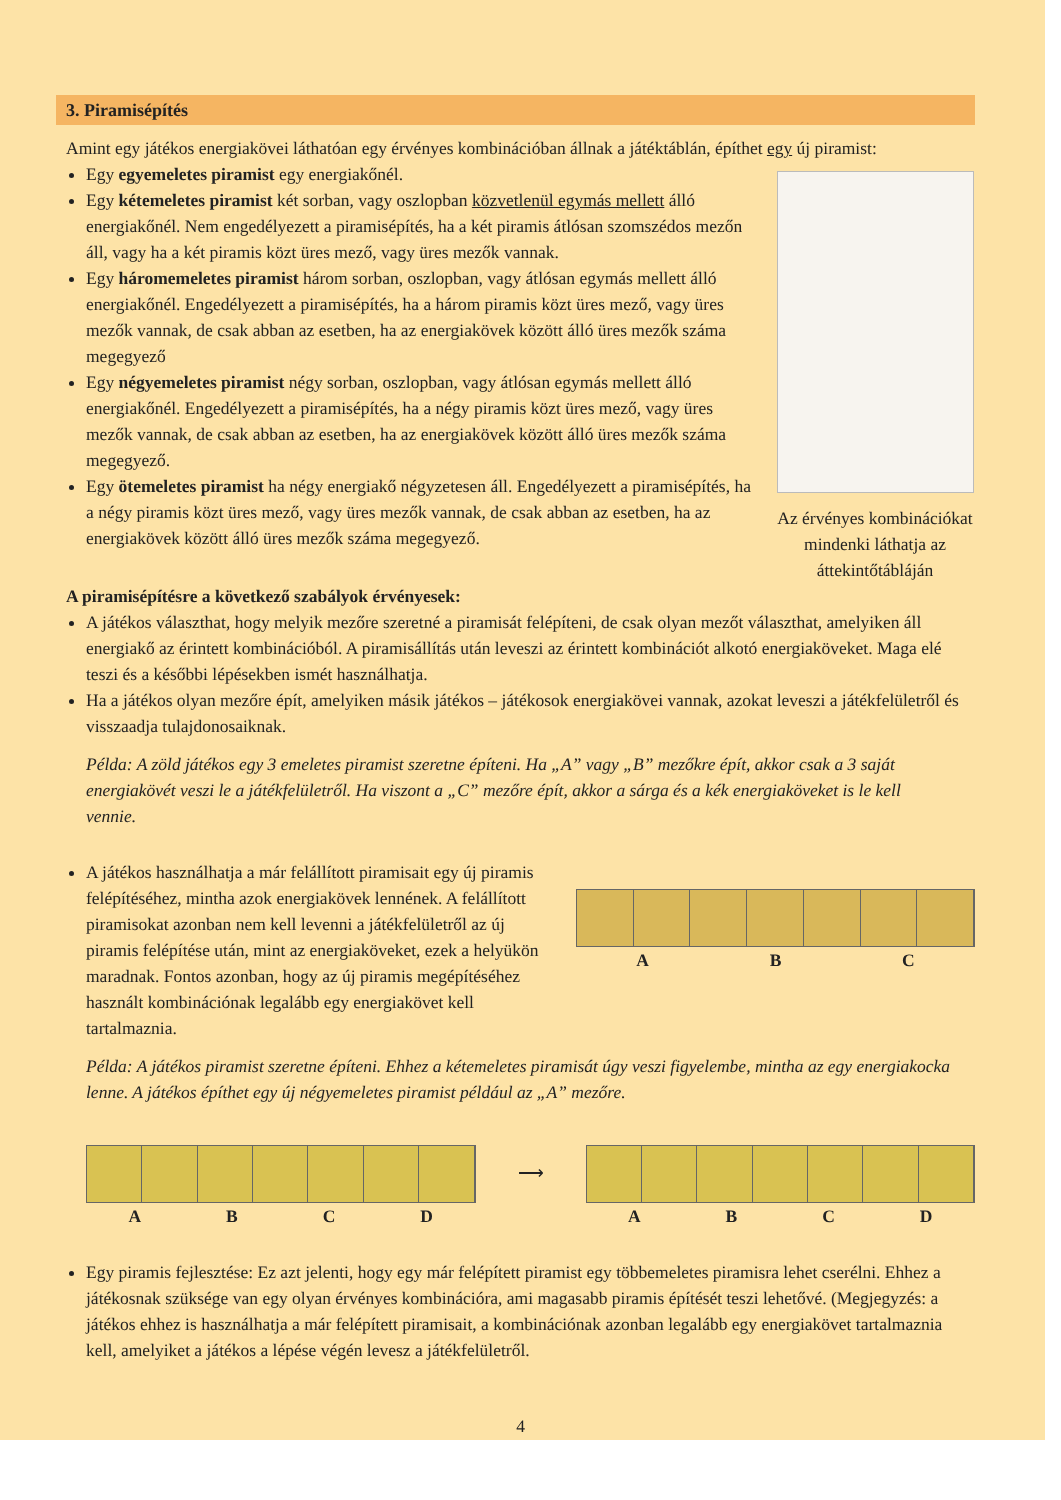3. Piramisépítés
Amint egy játékos energiakövei láthatóan egy érvényes kombinációban állnak a játéktáblán, építhet egy új piramist:
Egy egyemeletes piramist egy energiakőnél.
Egy kétemeletes piramist két sorban, vagy oszlopban közvetlenül egymás mellett álló energiakőnél. Nem engedélyezett a piramisépítés, ha a két piramis átlósan szomszédos mezőn áll, vagy ha a két piramis közt üres mező, vagy üres mezők vannak.
Egy háromemeletes piramist három sorban, oszlopban, vagy átlósan egymás mellett álló energiakőnél. Engedélyezett a piramisépítés, ha a három piramis közt üres mező, vagy üres mezők vannak, de csak abban az esetben, ha az energiakövek között álló üres mezők száma megegyező
Egy négyemeletes piramist négy sorban, oszlopban, vagy átlósan egymás mellett álló energiakőnél. Engedélyezett a piramisépítés, ha a négy piramis közt üres mező, vagy üres mezők vannak, de csak abban az esetben, ha az energiakövek között álló üres mezők száma megegyező.
Egy ötemeletes piramist ha négy energiakő négyzetesen áll. Engedélyezett a piramisépítés, ha a négy piramis közt üres mező, vagy üres mezők vannak, de csak abban az esetben, ha az energiakövek között álló üres mezők száma megegyező.
Az érvényes kombinációkat mindenki láthatja az áttekintőtábláján
A piramisépítésre a következő szabályok érvényesek:
A játékos választhat, hogy melyik mezőre szeretné a piramisát felépíteni, de csak olyan mezőt választhat, amelyiken áll energiakő az érintett kombinációból. A piramisállítás után leveszi az érintett kombinációt alkotó energiaköveket. Maga elé teszi és a későbbi lépésekben ismét használhatja.
Ha a játékos olyan mezőre épít, amelyiken másik játékos – játékosok energiakövei vannak, azokat leveszi a játékfelületről és visszaadja tulajdonosaiknak.
Példa: A zöld játékos egy 3 emeletes piramist szeretne építeni. Ha „A” vagy „B” mezőkre épít, akkor csak a 3 saját energiakövét veszi le a játékfelületről. Ha viszont a „C” mezőre épít, akkor a sárga és a kék energiaköveket is le kell vennie.
A játékos használhatja a már felállított piramisait egy új piramis felépítéséhez, mintha azok energiakövek lennének. A felállított piramisokat azonban nem kell levenni a játékfelületről az új piramis felépítése után, mint az energiaköveket, ezek a helyükön maradnak. Fontos azonban, hogy az új piramis megépítéséhez használt kombinációnak legalább egy energiakövet kell tartalmaznia.
ABC
Példa: A játékos piramist szeretne építeni. Ehhez a kétemeletes piramisát úgy veszi figyelembe, mintha az egy energiakocka lenne. A játékos építhet egy új négyemeletes piramist például az „A” mezőre.
ABCD
⟶
ABCD
Egy piramis fejlesztése: Ez azt jelenti, hogy egy már felépített piramist egy többemeletes piramisra lehet cserélni. Ehhez a játékosnak szüksége van egy olyan érvényes kombinációra, ami magasabb piramis építését teszi lehetővé. (Megjegyzés: a játékos ehhez is használhatja a már felépített piramisait, a kombinációnak azonban legalább egy energiakövet tartalmaznia kell, amelyiket a játékos a lépése végén levesz a játékfelületről.
4